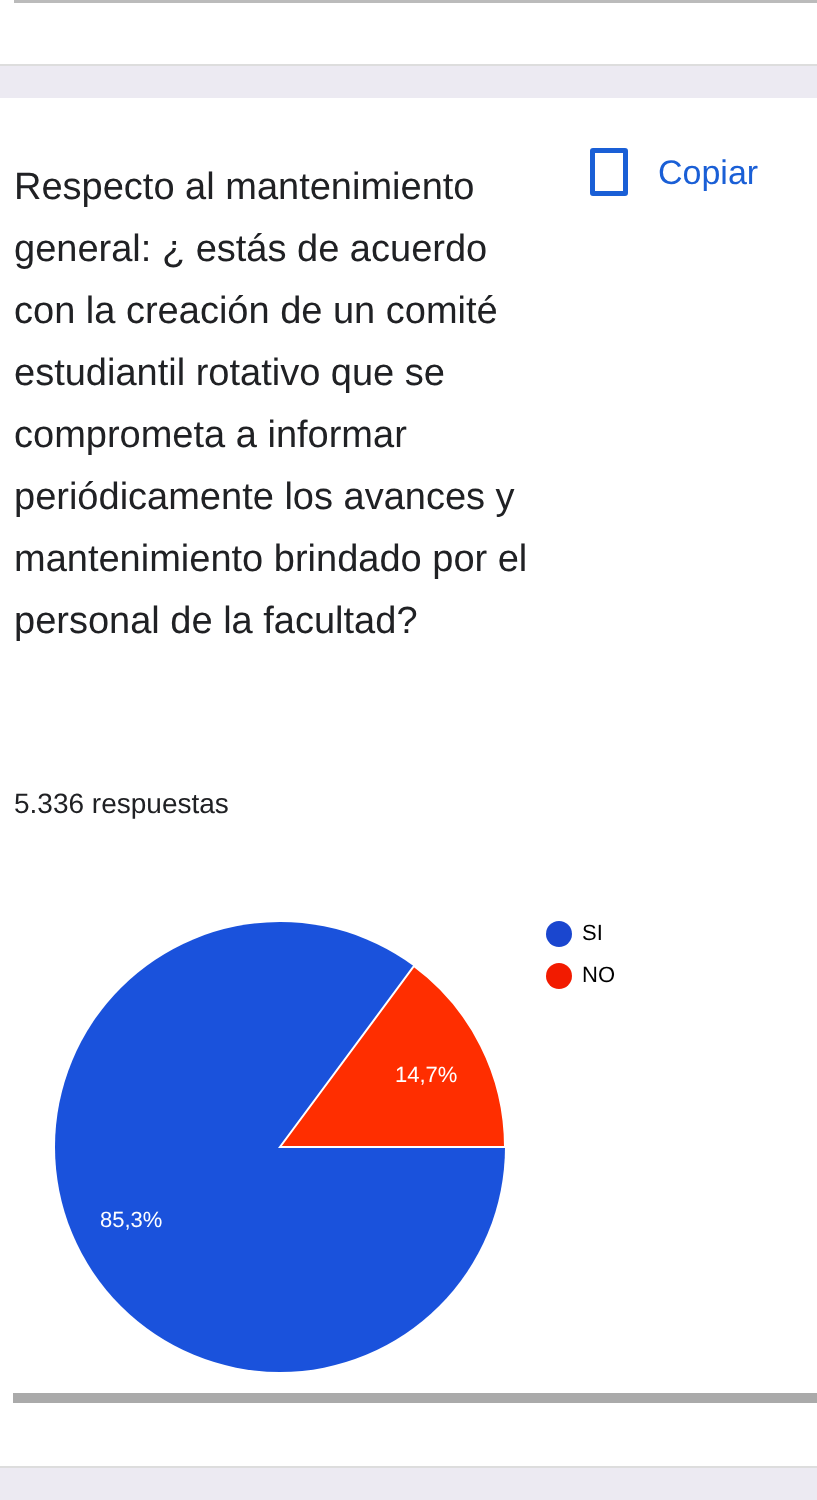Respecto al mantenimiento general: ¿ estás de acuerdo con la creación de un comité estudiantil rotativo que se comprometa a informar periódicamente los avances y mantenimiento brindado por el personal de la facultad?
Copiar
5.336 respuestas
SI
NO
14,7%
85,3%